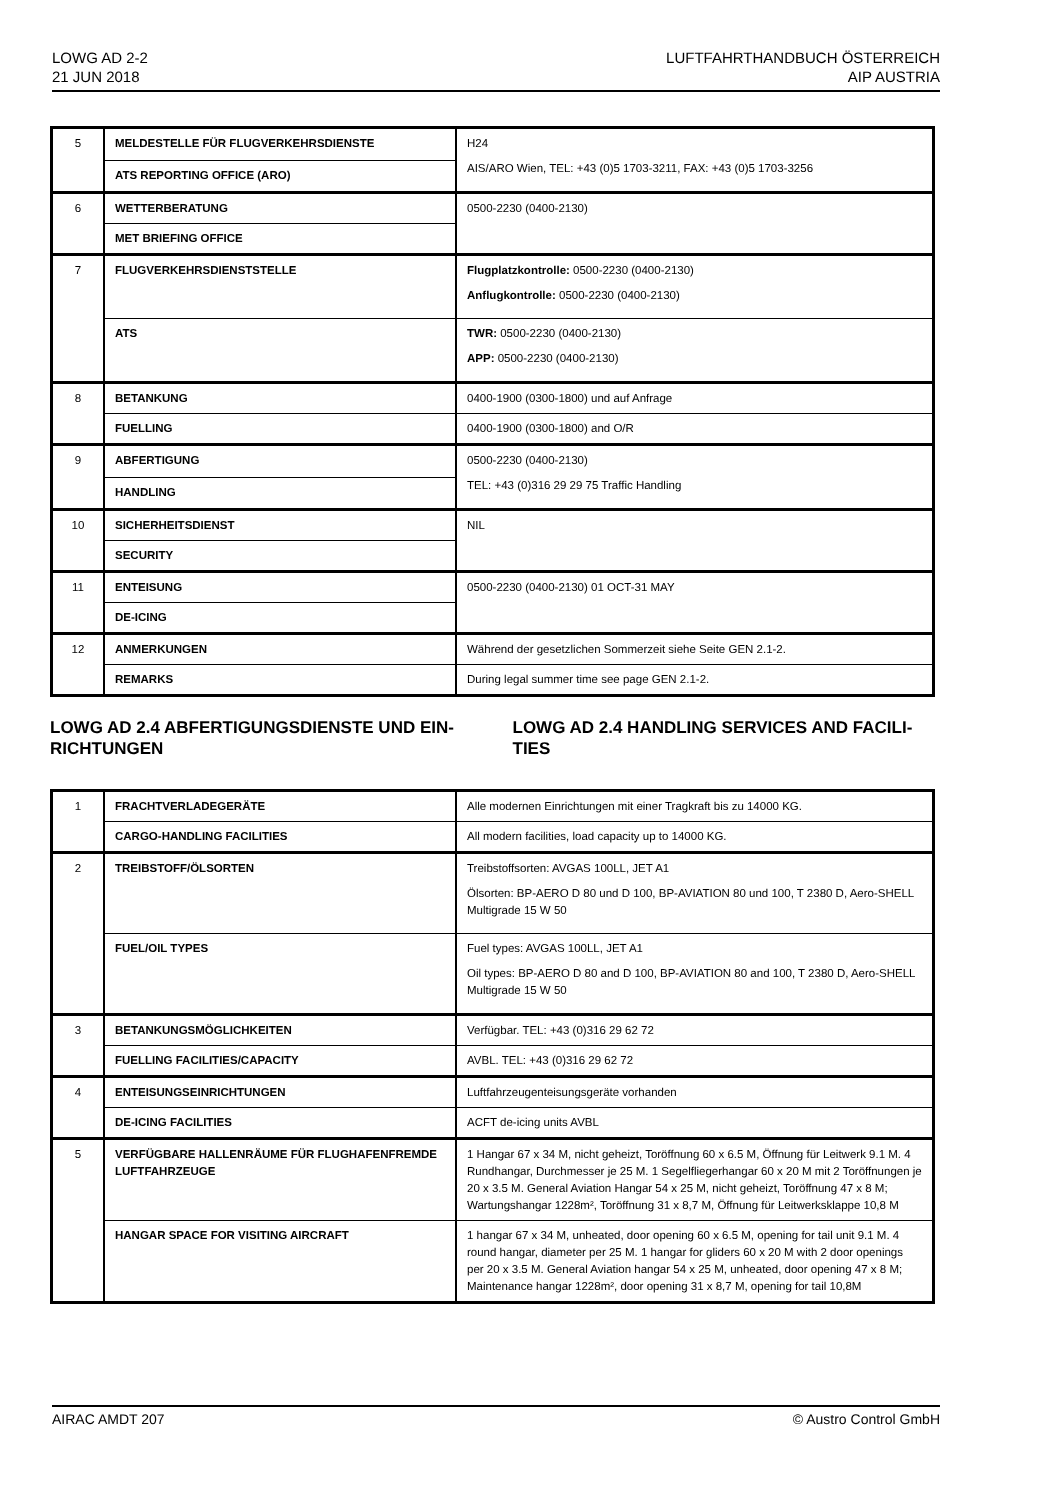LOWG AD 2-2
21 JUN 2018
LUFTFAHRTHANDBUCH ÖSTERREICH
AIP AUSTRIA
| 5 | MELDESTELLE FÜR FLUGVERKEHRSDIENSTE | H24 AIS/ARO Wien, TEL: +43 (0)5 1703-3211, FAX: +43 (0)5 1703-3256 |
| | ATS REPORTING OFFICE (ARO) | |
| 6 | WETTERBERATUNG | 0500-2230 (0400-2130) |
| | MET BRIEFING OFFICE | |
| 7 | FLUGVERKEHRSDIENSTSTELLE | Flugplatzkontrolle: 0500-2230 (0400-2130) Anflugkontrolle: 0500-2230 (0400-2130) |
| | ATS | TWR: 0500-2230 (0400-2130) APP: 0500-2230 (0400-2130) |
| 8 | BETANKUNG | 0400-1900 (0300-1800) und auf Anfrage |
| | FUELLING | 0400-1900 (0300-1800) and O/R |
| 9 | ABFERTIGUNG | 0500-2230 (0400-2130) TEL: +43 (0)316 29 29 75 Traffic Handling |
| | HANDLING | |
| 10 | SICHERHEITSDIENST | NIL |
| | SECURITY | |
| 11 | ENTEISUNG | 0500-2230 (0400-2130) 01 OCT-31 MAY |
| | DE-ICING | |
| 12 | ANMERKUNGEN | Während der gesetzlichen Sommerzeit siehe Seite GEN 2.1-2. |
| | REMARKS | During legal summer time see page GEN 2.1-2. |
LOWG AD 2.4 ABFERTIGUNGSDIENSTE UND EIN-RICHTUNGEN LOWG AD 2.4 HANDLING SERVICES AND FACILI-TIES
| 1 | FRACHTVERLADEGERÄTE | Alle modernen Einrichtungen mit einer Tragkraft bis zu 14000 KG. |
| | CARGO-HANDLING FACILITIES | All modern facilities, load capacity up to 14000 KG. |
| 2 | TREIBSTOFF/ÖLSORTEN | Treibstoffsorten: AVGAS 100LL, JET A1 Ölsorten: BP-AERO D 80 und D 100, BP-AVIATION 80 und 100, T 2380 D, Aero-SHELL Multigrade 15 W 50 |
| | FUEL/OIL TYPES | Fuel types: AVGAS 100LL, JET A1 Oil types: BP-AERO D 80 and D 100, BP-AVIATION 80 and 100, T 2380 D, Aero-SHELL Multigrade 15 W 50 |
| 3 | BETANKUNGSMÖGLICHKEITEN | Verfügbar. TEL: +43 (0)316 29 62 72 |
| | FUELLING FACILITIES/CAPACITY | AVBL. TEL: +43 (0)316 29 62 72 |
| 4 | ENTEISUNGSEINRICHTUNGEN | Luftfahrzeugenteisungsgeräte vorhanden |
| | DE-ICING FACILITIES | ACFT de-icing units AVBL |
| 5 | VERFÜGBARE HALLENRÄUME FÜR FLUGHAFENFREMDE LUFTFAHRZEUGE | 1 Hangar 67 x 34 M, nicht geheizt, Toröffnung 60 x 6.5 M, Öffnung für Leitwerk 9.1 M. 4 Rundhangar, Durchmesser je 25 M. 1 Segelfliegerhangar 60 x 20 M mit 2 Toröffnungen je 20 x 3.5 M. General Aviation Hangar 54 x 25 M, nicht geheizt, Toröffnung 47 x 8 M; Wartungshangar 1228m², Toröffnung 31 x 8,7 M, Öffnung für Leitwerksklappe 10,8 M |
| | HANGAR SPACE FOR VISITING AIRCRAFT | 1 hangar 67 x 34 M, unheated, door opening 60 x 6.5 M, opening for tail unit 9.1 M. 4 round hangar, diameter per 25 M. 1 hangar for gliders 60 x 20 M with 2 door openings per 20 x 3.5 M. General Aviation hangar 54 x 25 M, unheated, door opening 47 x 8 M; Maintenance hangar 1228m², door opening 31 x 8,7 M, opening for tail 10,8M |
AIRAC AMDT 207 © Austro Control GmbH